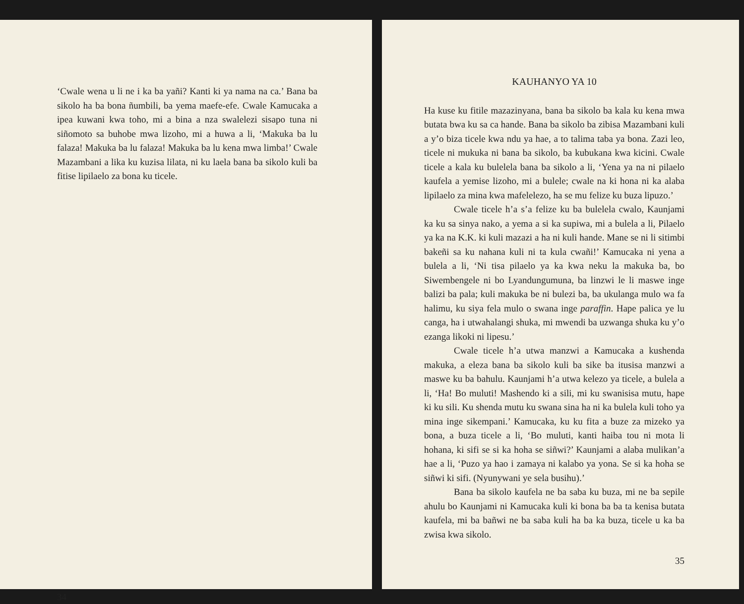‘Cwale wena u li ne i ka ba yañi? Kanti ki ya nama na ca.’ Bana ba sikolo ha ba bona ñumbili, ba yema maefe-efe. Cwale Kamucaka a ipea kuwani kwa toho, mi a bina a nza swalelezi sisapo tuna ni siñomoto sa buhobe mwa lizoho, mi a huwa a li, ‘Makuka ba lu falaza! Makuka ba lu falaza! Makuka ba lu kena mwa limba!’ Cwale Mazambani a lika ku kuzisa lilata, ni ku laela bana ba sikolo kuli ba fitise lipilaelo za bona ku ticele.
34
KAUHANYO YA 10
Ha kuse ku fitile mazazinyana, bana ba sikolo ba kala ku kena mwa butata bwa ku sa ca hande. Bana ba sikolo ba zibisa Mazambani kuli a y’o biza ticele kwa ndu ya hae, a to talima taba ya bona. Zazi leo, ticele ni mukuka ni bana ba sikolo, ba kubukana kwa kicini. Cwale ticele a kala ku bulelela bana ba sikolo a li, ‘Yena ya na ni pilaelo kaufela a yemise lizoho, mi a bulele; cwale na ki hona ni ka alaba lipilaelo za mina kwa mafelelezo, ha se mu felize ku buza lipuzo.’
Cwale ticele h’a s’a felize ku ba bulelela cwalo, Kaunjami ka ku sa sinya nako, a yema a si ka supiwa, mi a bulela a li, Pilaelo ya ka na K.K. ki kuli mazazi a ha ni kuli hande. Mane se ni li sitimbi bakeñi sa ku nahana kuli ni ta kula cwañi!’ Kamucaka ni yena a bulela a li, ‘Ni tisa pilaelo ya ka kwa neku la makuka ba, bo Siwembengele ni bo Lyandungumuna, ba linzwi le li maswe inge balizi ba pala; kuli makuka be ni bulezi ba, ba ukulanga mulo wa fa halimu, ku siya fela mulo o swana inge paraffin. Hape palica ye lu canga, ha i utwahalangi shuka, mi mwendi ba uzwanga shuka ku y’o ezanga likoki ni lipesu.’
Cwale ticele h’a utwa manzwi a Kamucaka a kushenda makuka, a eleza bana ba sikolo kuli ba sike ba itusisa manzwi a maswe ku ba bahulu. Kaunjami h’a utwa kelezo ya ticele, a bulela a li, ‘Ha! Bo muluti! Mashendo ki a sili, mi ku swanisisa mutu, hape ki ku sili. Ku shenda mutu ku swana sina ha ni ka bulela kuli toho ya mina inge sikempani.’ Kamucaka, ku ku fita a buze za mizeko ya bona, a buza ticele a li, ‘Bo muluti, kanti haiba tou ni mota li hohana, ki sifi se si ka hoha se siñwi?’ Kaunjami a alaba mulikan’a hae a li, ‘Puzo ya hao i zamaya ni kalabo ya yona. Se si ka hoha se siñwi ki sifi. (Nyunywani ye sela busihu).’
Bana ba sikolo kaufela ne ba saba ku buza, mi ne ba sepile ahulu bo Kaunjami ni Kamucaka kuli ki bona ba ba ta kenisa butata kaufela, mi ba bañwi ne ba saba kuli ha ba ka buza, ticele u ka ba zwisa kwa sikolo.
35